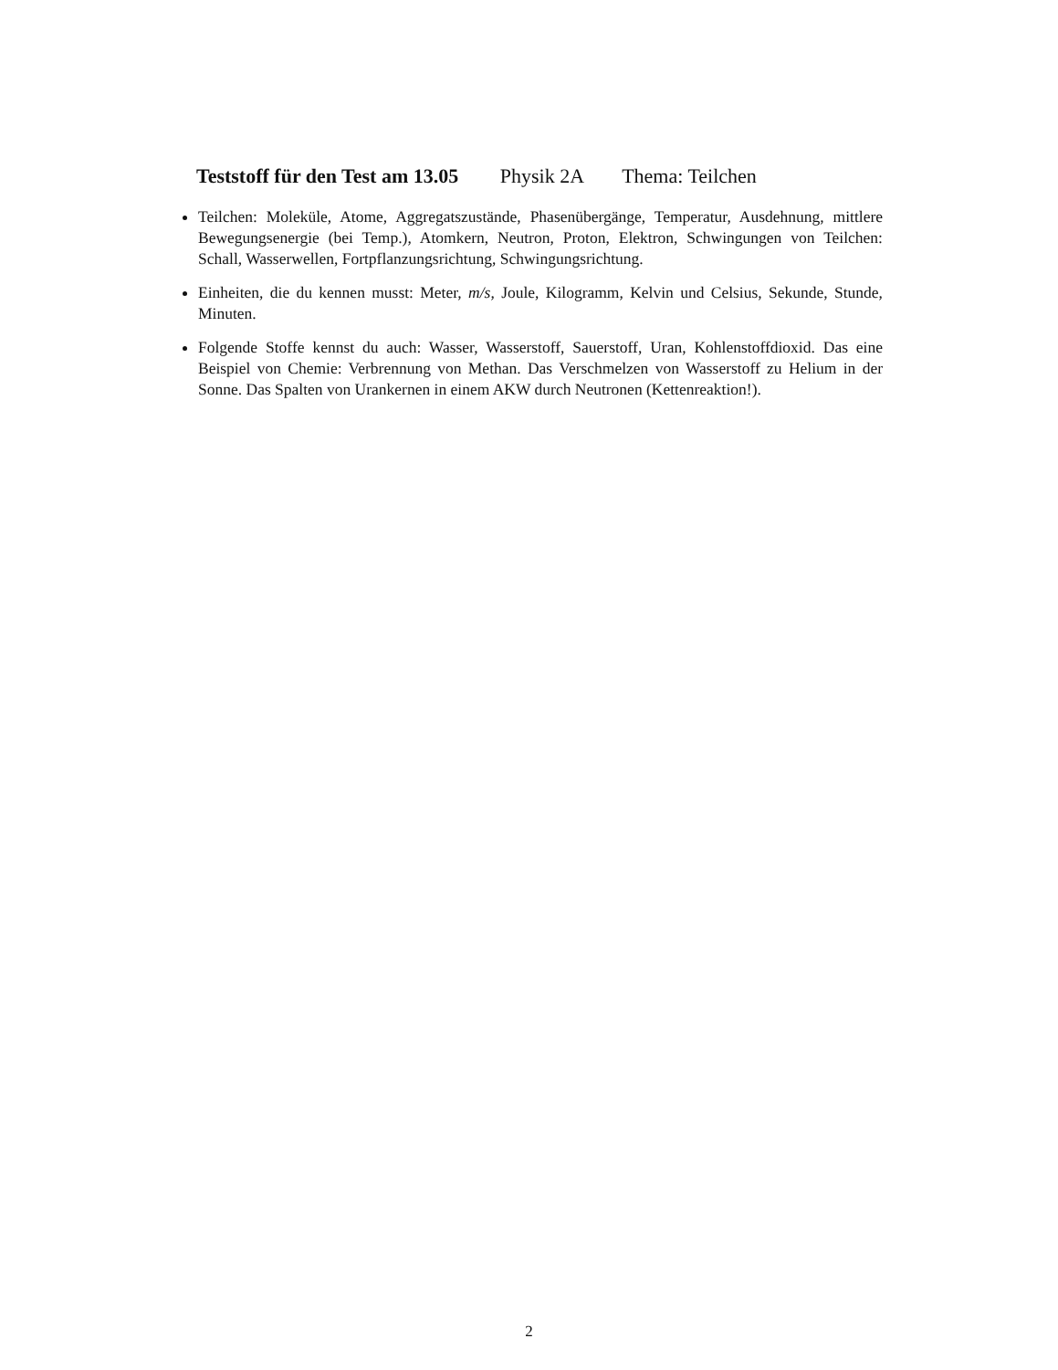Teststoff für den Test am 13.05 Physik 2A Thema: Teilchen
Teilchen: Moleküle, Atome, Aggregatszustände, Phasenübergänge, Temperatur, Ausdehnung, mittlere Bewegungsenergie (bei Temp.), Atomkern, Neutron, Proton, Elektron, Schwingungen von Teilchen: Schall, Wasserwellen, Fortpflanzungsrichtung, Schwingungsrichtung.
Einheiten, die du kennen musst: Meter, m/s, Joule, Kilogramm, Kelvin und Celsius, Sekunde, Stunde, Minuten.
Folgende Stoffe kennst du auch: Wasser, Wasserstoff, Sauerstoff, Uran, Kohlenstoffdioxid. Das eine Beispiel von Chemie: Verbrennung von Methan. Das Verschmelzen von Wasserstoff zu Helium in der Sonne. Das Spalten von Urankernen in einem AKW durch Neutronen (Kettenreaktion!).
2